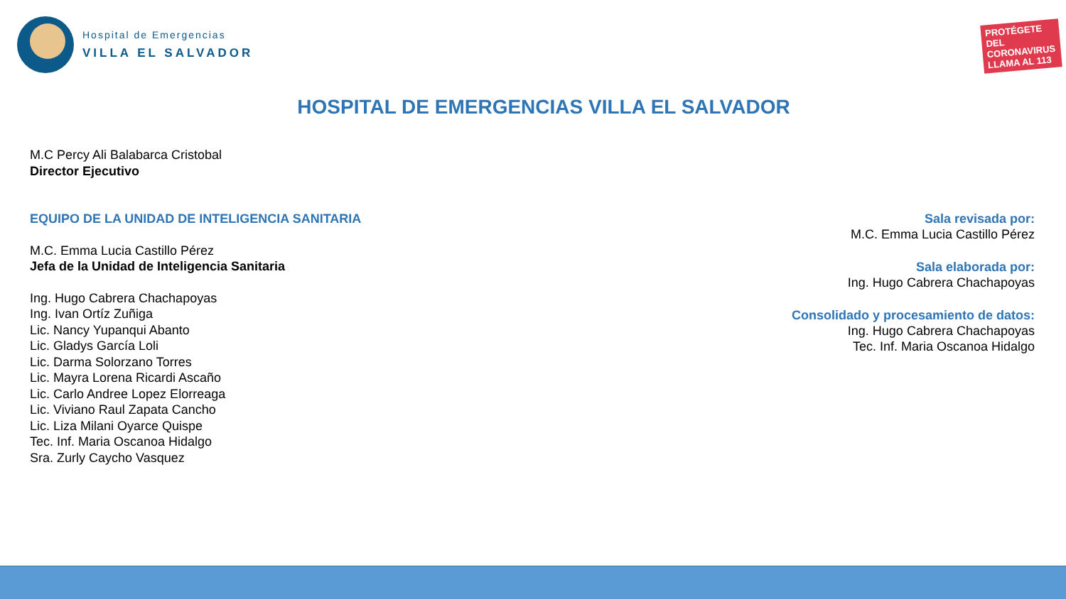Hospital de Emergencias
VILLA EL SALVADOR
PROTÉGETE DEL
CORONAVIRUS
LLAMA AL 113
HOSPITAL DE EMERGENCIAS VILLA EL SALVADOR
M.C Percy Ali Balabarca Cristobal
Director Ejecutivo
EQUIPO DE LA UNIDAD DE INTELIGENCIA SANITARIA
M.C. Emma Lucia Castillo Pérez
Jefa de la Unidad de Inteligencia Sanitaria
Ing. Hugo Cabrera Chachapoyas
Ing. Ivan Ortíz Zuñiga
Lic. Nancy Yupanqui Abanto
Lic. Gladys García Loli
Lic. Darma Solorzano Torres
Lic. Mayra Lorena Ricardi Ascaño
Lic. Carlo Andree Lopez Elorreaga
Lic. Viviano Raul Zapata Cancho
Lic. Liza Milani Oyarce Quispe
Tec. Inf. Maria Oscanoa Hidalgo
Sra. Zurly Caycho Vasquez
Sala revisada por:
M.C. Emma Lucia Castillo Pérez
Sala elaborada por:
Ing. Hugo Cabrera Chachapoyas
Consolidado y procesamiento de datos:
Ing. Hugo Cabrera Chachapoyas
Tec. Inf. Maria Oscanoa Hidalgo